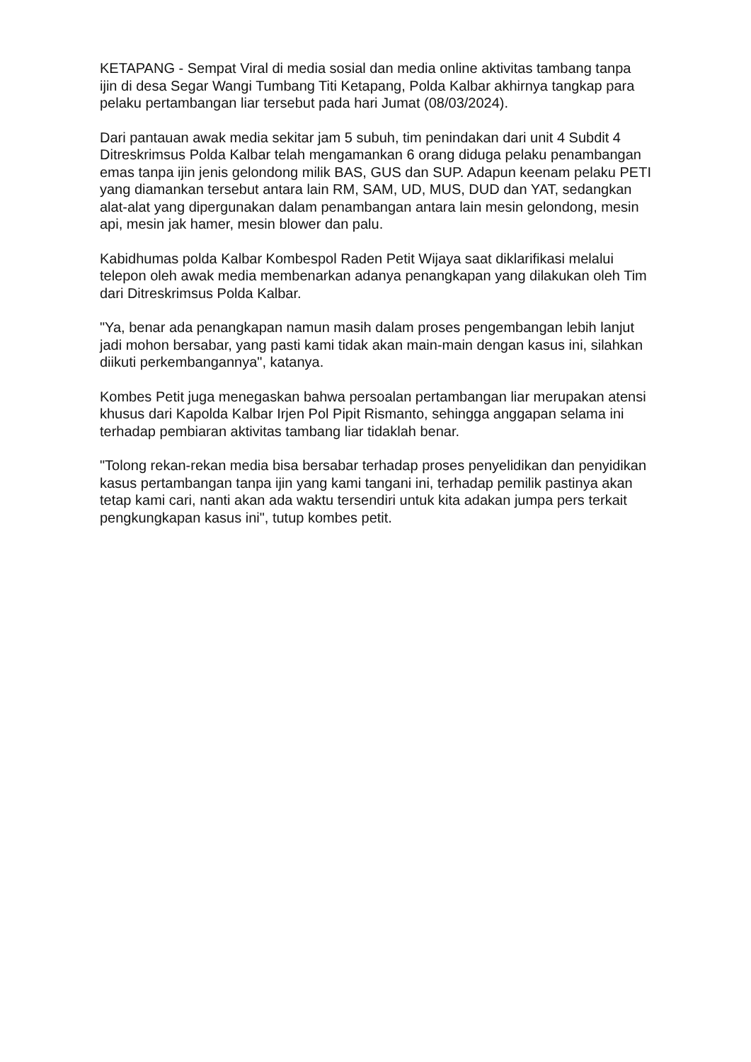KETAPANG - Sempat Viral di media sosial dan media online aktivitas tambang tanpa ijin di desa Segar Wangi Tumbang Titi Ketapang, Polda Kalbar akhirnya tangkap para pelaku pertambangan liar tersebut pada hari Jumat (08/03/2024).
Dari pantauan awak media sekitar jam 5 subuh, tim penindakan dari unit 4 Subdit 4 Ditreskrimsus Polda Kalbar telah mengamankan 6 orang diduga pelaku penambangan emas tanpa ijin jenis gelondong milik BAS, GUS dan SUP. Adapun keenam pelaku PETI yang diamankan tersebut antara lain RM, SAM, UD, MUS, DUD dan YAT, sedangkan alat-alat yang dipergunakan dalam penambangan antara lain mesin gelondong, mesin api, mesin jak hamer, mesin blower dan palu.
Kabidhumas polda Kalbar Kombespol Raden Petit Wijaya saat diklarifikasi melalui telepon oleh awak media membenarkan adanya penangkapan yang dilakukan oleh Tim dari Ditreskrimsus Polda Kalbar.
"Ya, benar ada penangkapan namun masih dalam proses pengembangan lebih lanjut jadi mohon bersabar, yang pasti kami tidak akan main-main dengan kasus ini, silahkan diikuti perkembangannya", katanya.
Kombes Petit juga menegaskan bahwa persoalan pertambangan liar merupakan atensi khusus dari Kapolda Kalbar Irjen Pol Pipit Rismanto, sehingga anggapan selama ini terhadap pembiaran aktivitas tambang liar tidaklah benar.
"Tolong rekan-rekan media bisa bersabar terhadap proses penyelidikan dan penyidikan kasus pertambangan tanpa ijin yang kami tangani ini, terhadap pemilik pastinya akan tetap kami cari, nanti akan ada waktu tersendiri untuk kita adakan jumpa pers terkait pengkungkapan kasus ini", tutup kombes petit.